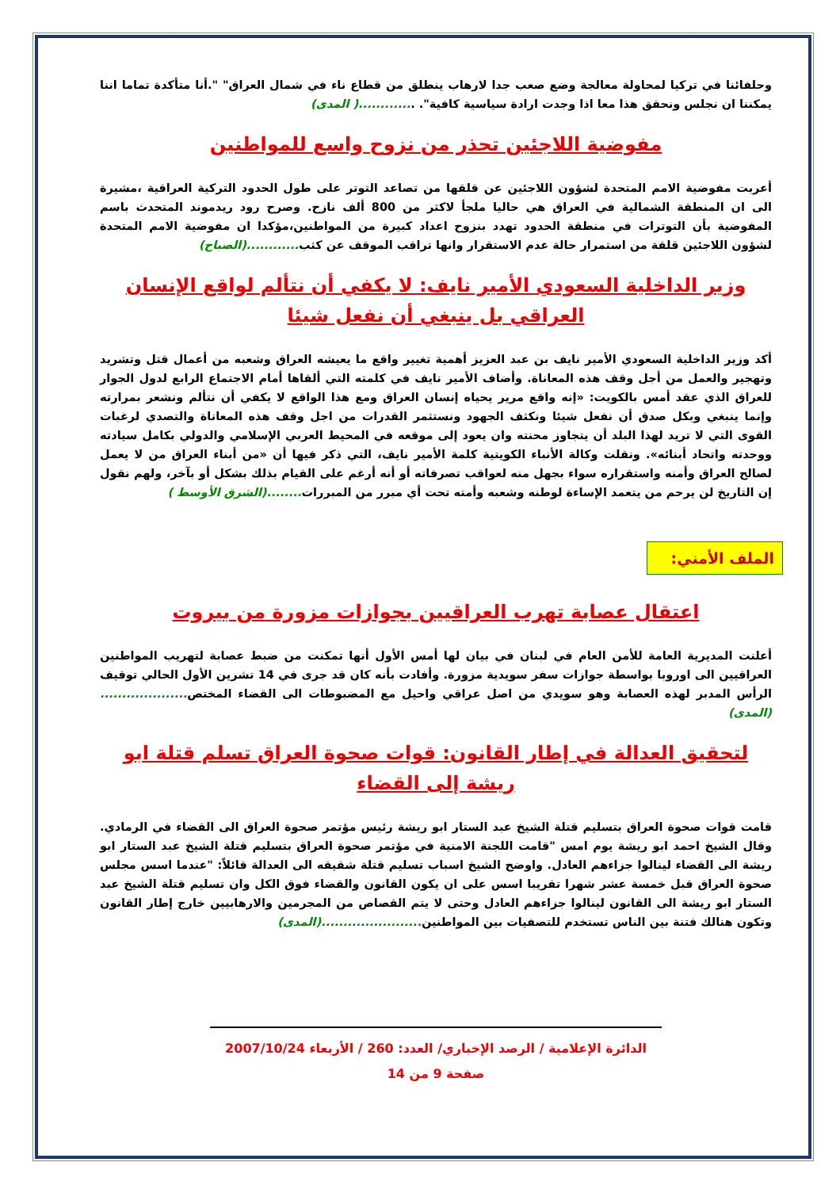وحلفائنا في تركيا لمحاولة معالجة وضع صعب جدا لارهاب ينطلق من قطاع ناء في شمال العراق" ".أنا متأكدة تماما اننا يمكننا ان نجلس ونحقق هذا معا اذا وجدت ارادة سياسية كافية". .............( المدى)
مفوضية اللاجئين تحذر من نزوح واسع للمواطنين
أعربت مفوضية الامم المتحدة لشؤون اللاجئين عن قلقها من تصاعد التوتر على طول الحدود التركية العراقية ،مشيرة الى ان المنطقة الشمالية في العراق هي حاليا ملجأ لاكثر من 800 ألف نازح. وصرح رود ريدموند المتحدث باسم المفوضية بأن التوترات في منطقة الحدود تهدد بنزوح اعداد كبيرة من المواطنين،مؤكدا ان مفوضية الامم المتحدة لشؤون اللاجئين قلقة من استمرار حالة عدم الاستقرار وانها تراقب الموقف عن كثب............(الصباح)
وزير الداخلية السعودي الأمير نايف: لا يكفي أن نتألم لواقع الإنسان العراقي بل ينبغي أن نفعل شيئا
أكد وزير الداخلية السعودي الأمير نايف بن عبد العزيز أهمية تغيير واقع ما يعيشه العراق وشعبه من أعمال قتل وتشريد وتهجير والعمل من أجل وقف هذه المعاناة. وأضاف الأمير نايف في كلمته التي ألقاها أمام الاجتماع الرابع لدول الجوار للعراق الذي عقد أمس بالكويت: «إنه واقع مرير يحياه إنسان العراق ومع هذا الواقع لا يكفي أن نتألم ونشعر بمرارته وإنما ينبغي وبكل صدق أن نفعل شيئا ونكثف الجهود ونستثمر القدرات من اجل وقف هذه المعاناة والتصدي لرغبات القوى التي لا تريد لهذا البلد أن يتجاوز محنته وان يعود إلى موقعه في المحيط العربي الإسلامي والدولي بكامل سيادته ووحدته واتحاد أبنائه». ونقلت وكالة الأنباء الكويتية كلمة الأمير نايف، التي ذكر فيها أن «من أبناء العراق من لا يعمل لصالح العراق وأمنه واستقراره سواء بجهل منه لعواقب تصرفاته أو أنه أرغم على القيام بذلك بشكل أو بآخر، ولهم نقول إن التاريخ لن يرحم من يتعمد الإساءة لوطنه وشعبه وأمته تحت أي مبرر من المبررات........(الشرق الأوسط )
الملف الأمني:
اعتقال عصابة تهرب العراقيين بجوازات مزورة من بيروت
أعلنت المديرية العامة للأمن العام في لبنان في بيان لها أمس الأول أنها تمكنت من ضبط عصابة لتهريب المواطنين العراقيين الى اوروبا بواسطة جوازات سفر سويدية مزورة. وأفادت بأنه كان قد جرى في 14 تشرين الأول الحالي توقيف الرأس المدبر لهذه العصابة وهو سويدي من اصل عراقي واحيل مع المضبوطات الى القضاء المختص....................(المدى)
لتحقيق العدالة في إطار القانون: قوات صحوة العراق تسلم قتلة ابو ريشة إلى القضاء
قامت قوات صحوة العراق بتسليم قتلة الشيخ عبد الستار ابو ريشة رئيس مؤتمر صحوة العراق الى القضاء في الرمادي. وقال الشيخ احمد ابو ريشة يوم امس "قامت اللجنة الامنية في مؤتمر صحوة العراق بتسليم قتلة الشيخ عبد الستار ابو ريشة الى القضاء لينالوا جزاءهم العادل. واوضح الشيخ اسباب تسليم قتلة شقيقه الى العدالة قائلاً: "عندما اسس مجلس صحوة العراق قبل خمسة عشر شهرا تقريبا اسس على ان يكون القانون والقضاء فوق الكل وان تسليم قتلة الشيخ عبد الستار ابو ريشة الى القانون لينالوا جزاءهم العادل وحتى لا يتم القصاص من المجرمين والارهابيين خارج إطار القانون وتكون هنالك فتنة بين الناس تستخدم للتصفيات بين المواطنين.......................(المدى)
الدائرة الإعلامية / الرصد الإخباري/ العدد: 260 / الأربعاء 2007/10/24
صفحة 9 من 14